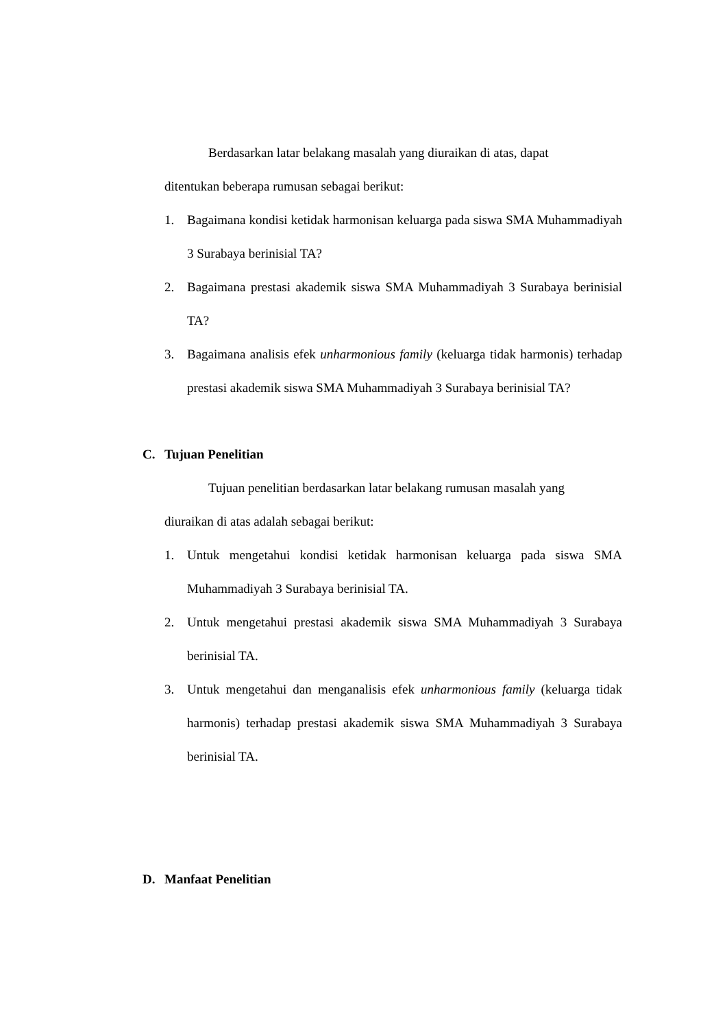Berdasarkan latar belakang masalah yang diuraikan di atas, dapat
ditentukan beberapa rumusan sebagai berikut:
1. Bagaimana kondisi ketidak harmonisan keluarga pada siswa SMA Muhammadiyah 3 Surabaya berinisial TA?
2. Bagaimana prestasi akademik siswa SMA Muhammadiyah 3 Surabaya berinisial TA?
3. Bagaimana analisis efek unharmonious family (keluarga tidak harmonis) terhadap prestasi akademik siswa SMA Muhammadiyah 3 Surabaya berinisial TA?
C. Tujuan Penelitian
Tujuan penelitian berdasarkan latar belakang rumusan masalah yang
diuraikan di atas adalah sebagai berikut:
1. Untuk mengetahui kondisi ketidak harmonisan keluarga pada siswa SMA Muhammadiyah 3 Surabaya berinisial TA.
2. Untuk mengetahui prestasi akademik siswa SMA Muhammadiyah 3 Surabaya berinisial TA.
3. Untuk mengetahui dan menganalisis efek unharmonious family (keluarga tidak harmonis) terhadap prestasi akademik siswa SMA Muhammadiyah 3 Surabaya berinisial TA.
D. Manfaat Penelitian